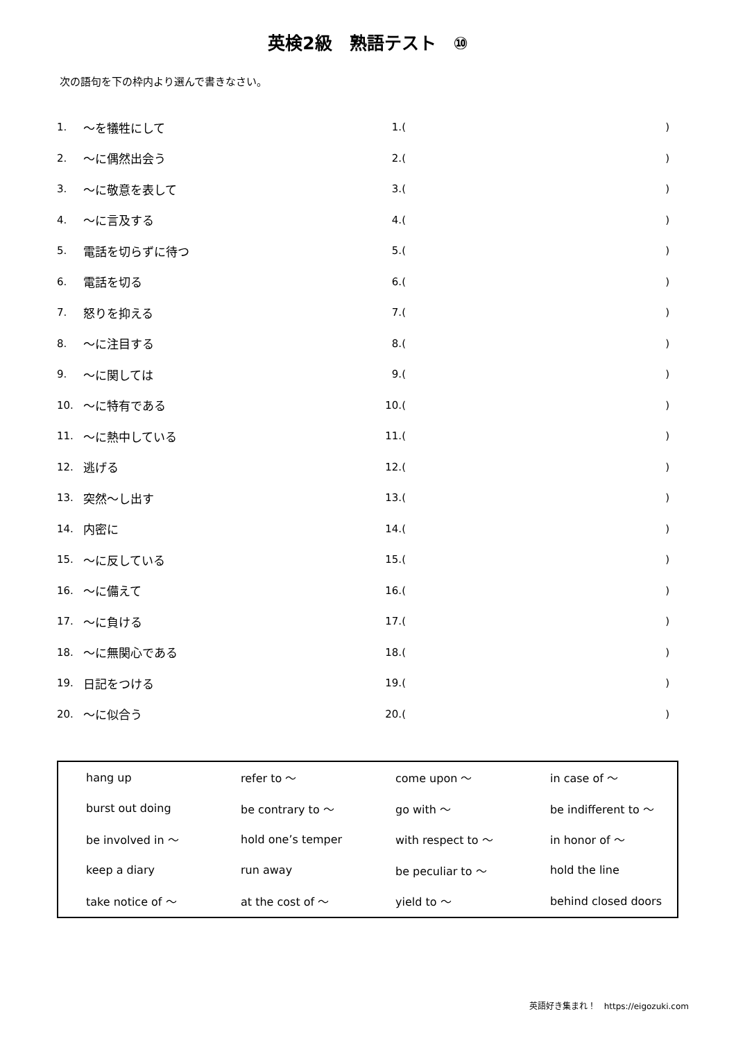英検2級　熟語テスト　⑩
次の語句を下の枠内より選んで書きなさい。
| 1. | ～を犠牲にして | 1.( | ) |
| 2. | ～に偶然出会う | 2.( | ) |
| 3. | ～に敬意を表して | 3.( | ) |
| 4. | ～に言及する | 4.( | ) |
| 5. | 電話を切らずに待つ | 5.( | ) |
| 6. | 電話を切る | 6.( | ) |
| 7. | 怒りを抑える | 7.( | ) |
| 8. | ～に注目する | 8.( | ) |
| 9. | ～に関しては | 9.( | ) |
| 10. | ～に特有である | 10.( | ) |
| 11. | ～に熱中している | 11.( | ) |
| 12. | 逃げる | 12.( | ) |
| 13. | 突然～し出す | 13.( | ) |
| 14. | 内密に | 14.( | ) |
| 15. | ～に反している | 15.( | ) |
| 16. | ～に備えて | 16.( | ) |
| 17. | ～に負ける | 17.( | ) |
| 18. | ～に無関心である | 18.( | ) |
| 19. | 日記をつける | 19.( | ) |
| 20. | ～に似合う | 20.( | ) |
| hang up | refer to ～ | come upon ～ | in case of ～ |
| burst out doing | be contrary to ～ | go with ～ | be indifferent to ～ |
| be involved in ～ | hold one’s temper | with respect to ～ | in honor of ～ |
| keep a diary | run away | be peculiar to ～ | hold the line |
| take notice of ～ | at the cost of ～ | yield to ～ | behind closed doors |
英語好き集まれ！　https://eigozuki.com